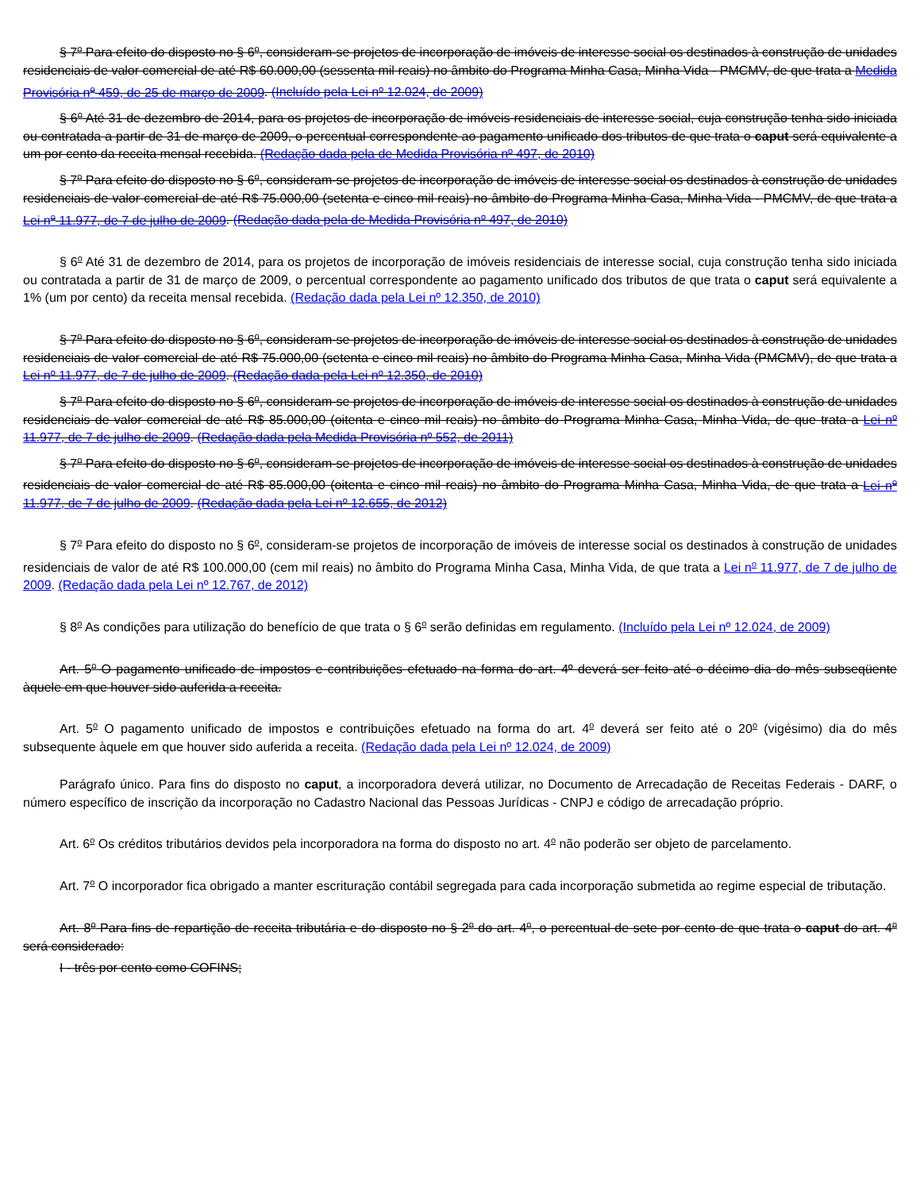§ 7<sup>o</sup> Para efeito do disposto no § 6<sup>o</sup>, consideram-se projetos de incorporação de imóveis de interesse social os destinados à construção de unidades residenciais de valor comercial de até R$ 60.000,00 (sessenta mil reais) no âmbito do Programa Minha Casa, Minha Vida - PMCMV, de que trata a Medida Provisória n<sup>o</sup> 459, de 25 de março de 2009. (Incluído pela Lei nº 12.024, de 2009)
§ 6<sup>o</sup> Até 31 de dezembro de 2014, para os projetos de incorporação de imóveis residenciais de interesse social, cuja construção tenha sido iniciada ou contratada a partir de 31 de março de 2009, o percentual correspondente ao pagamento unificado dos tributos de que trata o caput será equivalente a um por cento da receita mensal recebida. (Redação dada pela de Medida Provisória nº 497, de 2010)
§ 7<sup>o</sup> Para efeito do disposto no § 6<sup>o</sup>, consideram-se projetos de incorporação de imóveis de interesse social os destinados à construção de unidades residenciais de valor comercial de até R$ 75.000,00 (setenta e cinco mil reais) no âmbito do Programa Minha Casa, Minha Vida - PMCMV, de que trata a Lei n<sup>o</sup> 11.977, de 7 de julho de 2009. (Redação dada pela de Medida Provisória nº 497, de 2010)
§ 6<sup>o</sup> Até 31 de dezembro de 2014, para os projetos de incorporação de imóveis residenciais de interesse social, cuja construção tenha sido iniciada ou contratada a partir de 31 de março de 2009, o percentual correspondente ao pagamento unificado dos tributos de que trata o caput será equivalente a 1% (um por cento) da receita mensal recebida. (Redação dada pela Lei nº 12.350, de 2010)
§ 7<sup>o</sup> Para efeito do disposto no § 6<sup>o</sup>, consideram-se projetos de incorporação de imóveis de interesse social os destinados à construção de unidades residenciais de valor comercial de até R$ 75.000,00 (setenta e cinco mil reais) no âmbito do Programa Minha Casa, Minha Vida (PMCMV), de que trata a Lei nº 11.977, de 7 de julho de 2009. (Redação dada pela Lei nº 12.350, de 2010)
§ 7<sup>o</sup> Para efeito do disposto no § 6<sup>o</sup>, consideram-se projetos de incorporação de imóveis de interesse social os destinados à construção de unidades residenciais de valor comercial de até R$ 85.000,00 (oitenta e cinco mil reais) no âmbito do Programa Minha Casa, Minha Vida, de que trata a Lei nº 11.977, de 7 de julho de 2009. (Redação dada pela Medida Provisória nº 552, de 2011)
§ 7<sup>o</sup> Para efeito do disposto no § 6<sup>o</sup>, consideram-se projetos de incorporação de imóveis de interesse social os destinados à construção de unidades residenciais de valor comercial de até R$ 85.000,00 (oitenta e cinco mil reais) no âmbito do Programa Minha Casa, Minha Vida, de que trata a Lei n<sup>o</sup> 11.977, de 7 de julho de 2009. (Redação dada pela Lei nº 12.655, de 2012)
§ 7<sup>o</sup> Para efeito do disposto no § 6<sup>o</sup>, consideram-se projetos de incorporação de imóveis de interesse social os destinados à construção de unidades residenciais de valor de até R$ 100.000,00 (cem mil reais) no âmbito do Programa Minha Casa, Minha Vida, de que trata a Lei n<sup>o</sup> 11.977, de 7 de julho de 2009. (Redação dada pela Lei nº 12.767, de 2012)
§ 8<sup>o</sup> As condições para utilização do benefício de que trata o § 6<sup>o</sup> serão definidas em regulamento. (Incluído pela Lei nº 12.024, de 2009)
Art. 5<sup>o</sup> O pagamento unificado de impostos e contribuições efetuado na forma do art. 4º deverá ser feito até o décimo dia do mês subseqüente àquele em que houver sido auferida a receita.
Art. 5<sup>o</sup> O pagamento unificado de impostos e contribuições efetuado na forma do art. 4<sup>o</sup> deverá ser feito até o 20<sup>o</sup> (vigésimo) dia do mês subsequente àquele em que houver sido auferida a receita. (Redação dada pela Lei nº 12.024, de 2009)
Parágrafo único. Para fins do disposto no caput, a incorporadora deverá utilizar, no Documento de Arrecadação de Receitas Federais - DARF, o número específico de inscrição da incorporação no Cadastro Nacional das Pessoas Jurídicas - CNPJ e código de arrecadação próprio.
Art. 6<sup>o</sup> Os créditos tributários devidos pela incorporadora na forma do disposto no art. 4<sup>o</sup> não poderão ser objeto de parcelamento.
Art. 7<sup>o</sup> O incorporador fica obrigado a manter escrituração contábil segregada para cada incorporação submetida ao regime especial de tributação.
Art. 8<sup>o</sup> Para fins de repartição de receita tributária e do disposto no § 2<sup>o</sup> do art. 4<sup>o</sup>, o percentual de sete por cento de que trata o caput do art. 4<sup>o</sup> será considerado:
I - três por cento como COFINS;